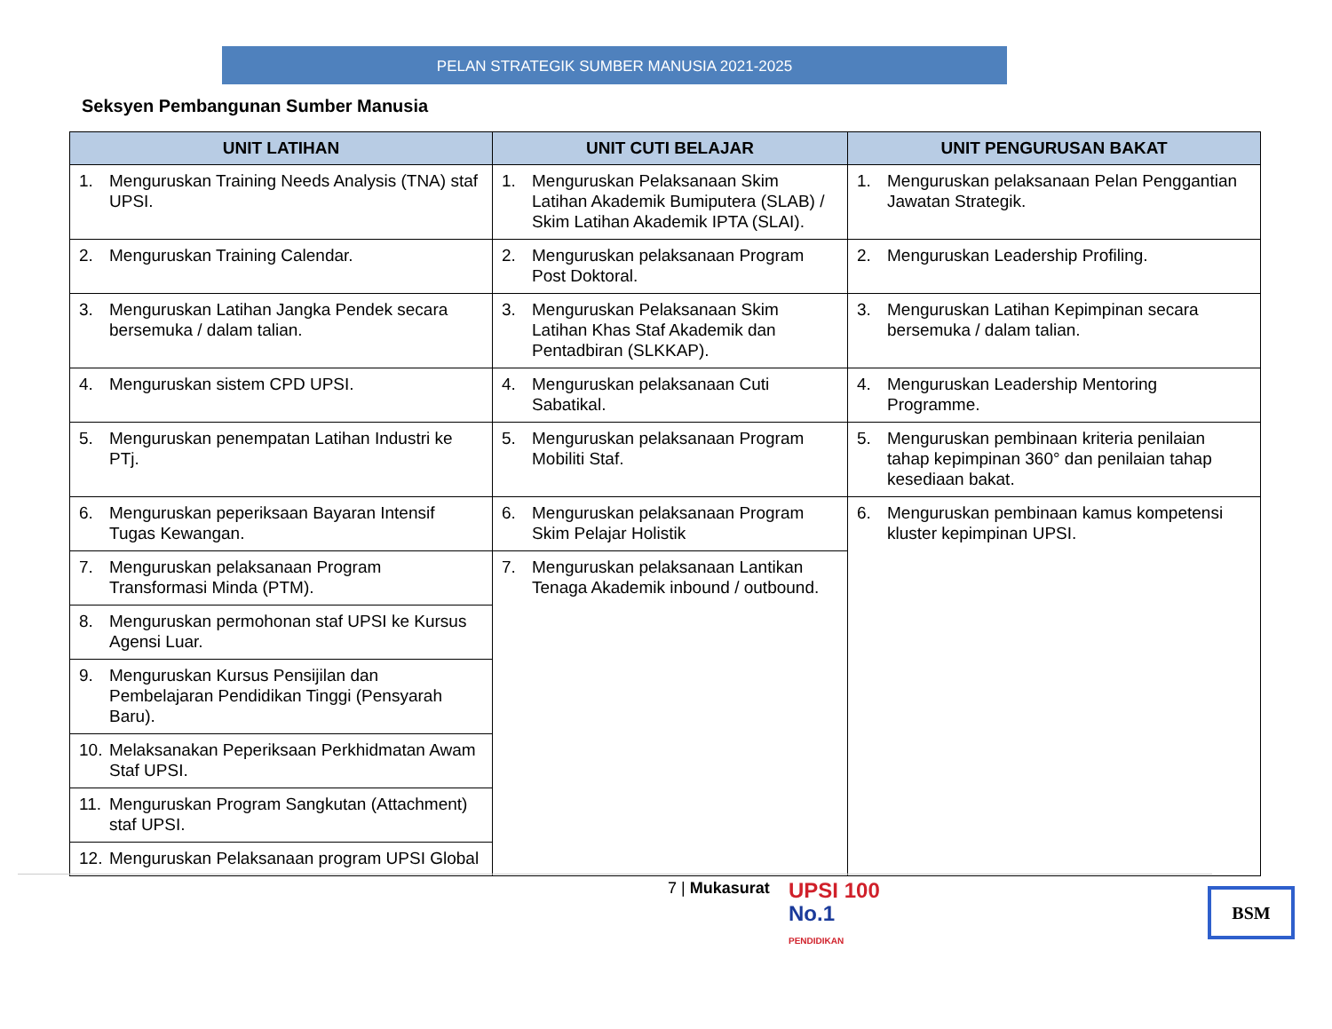PELAN STRATEGIK SUMBER MANUSIA 2021-2025
Seksyen Pembangunan Sumber Manusia
| UNIT LATIHAN | UNIT CUTI BELAJAR | UNIT PENGURUSAN BAKAT |
| --- | --- | --- |
| 1. Menguruskan Training Needs Analysis (TNA) staf UPSI. | 1. Menguruskan Pelaksanaan Skim Latihan Akademik Bumiputera (SLAB) / Skim Latihan Akademik IPTA (SLAI). | 1. Menguruskan pelaksanaan Pelan Penggantian Jawatan Strategik. |
| 2. Menguruskan Training Calendar. | 2. Menguruskan pelaksanaan Program Post Doktoral. | 2. Menguruskan Leadership Profiling. |
| 3. Menguruskan Latihan Jangka Pendek secara bersemuka / dalam talian. | 3. Menguruskan Pelaksanaan Skim Latihan Khas Staf Akademik dan Pentadbiran (SLKKAP). | 3. Menguruskan Latihan Kepimpinan secara bersemuka / dalam talian. |
| 4. Menguruskan sistem CPD UPSI. | 4. Menguruskan pelaksanaan Cuti Sabatikal. | 4. Menguruskan Leadership Mentoring Programme. |
| 5. Menguruskan penempatan Latihan Industri ke PTj. | 5. Menguruskan pelaksanaan Program Mobiliti Staf. | 5. Menguruskan pembinaan kriteria penilaian tahap kepimpinan 360° dan penilaian tahap kesediaan bakat. |
| 6. Menguruskan peperiksaan Bayaran Intensif Tugas Kewangan. | 6. Menguruskan pelaksanaan Program Skim Pelajar Holistik | 6. Menguruskan pembinaan kamus kompetensi kluster kepimpinan UPSI. |
| 7. Menguruskan pelaksanaan Program Transformasi Minda (PTM). | 7. Menguruskan pelaksanaan Lantikan Tenaga Akademik inbound / outbound. | |
| 8. Menguruskan permohonan staf UPSI ke Kursus Agensi Luar. | | |
| 9. Menguruskan Kursus Pensijilan dan Pembelajaran Pendidikan Tinggi (Pensyarah Baru). | | |
| 10. Melaksanakan Peperiksaan Perkhidmatan Awam Staf UPSI. | | |
| 11. Menguruskan Program Sangkutan (Attachment) staf UPSI. | | |
| 12. Menguruskan Pelaksanaan program UPSI Global | | |
7 | Mukasurat
UPSI 100
No.1
PENDIDIKAN
BSM